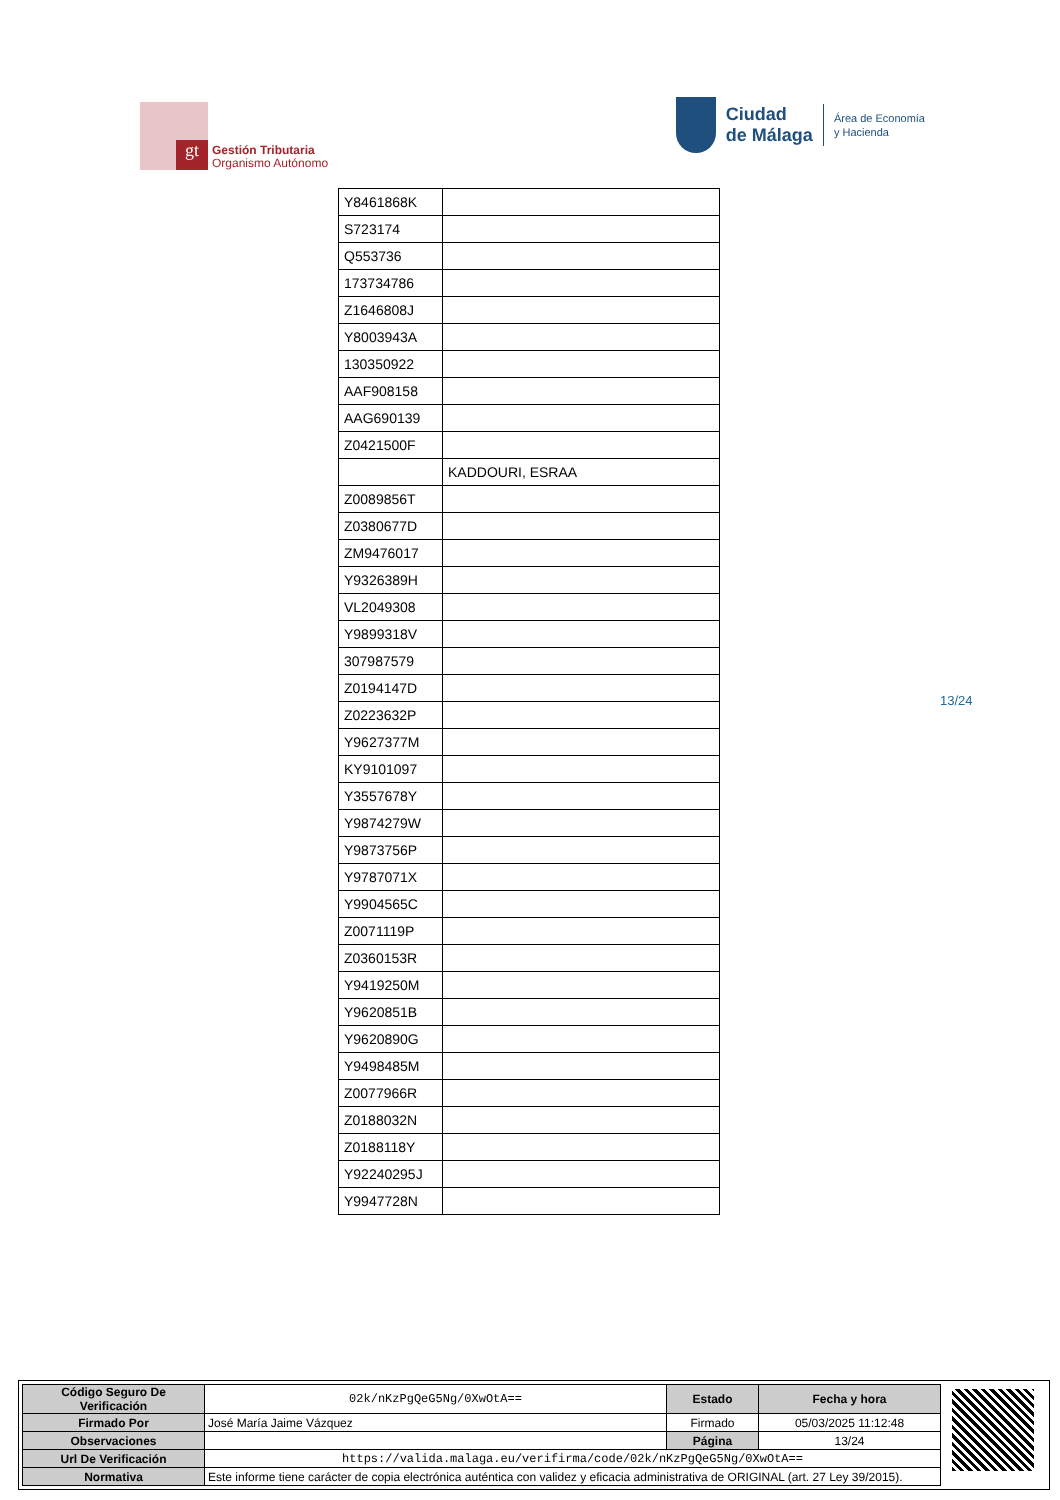gt
Gestión Tributaria
Organismo Autónomo
Ciudad
de Málaga
Área de Economía
y Hacienda
| Y8461868K | |
| S723174 | |
| Q553736 | |
| 173734786 | |
| Z1646808J | |
| Y8003943A | |
| 130350922 | |
| AAF908158 | |
| AAG690139 | |
| Z0421500F | |
| | KADDOURI, ESRAA |
| Z0089856T | |
| Z0380677D | |
| ZM9476017 | |
| Y9326389H | |
| VL2049308 | |
| Y9899318V | |
| 307987579 | |
| Z0194147D | |
| Z0223632P | |
| Y9627377M | |
| KY9101097 | |
| Y3557678Y | |
| Y9874279W | |
| Y9873756P | |
| Y9787071X | |
| Y9904565C | |
| Z0071119P | |
| Z0360153R | |
| Y9419250M | |
| Y9620851B | |
| Y9620890G | |
| Y9498485M | |
| Z0077966R | |
| Z0188032N | |
| Z0188118Y | |
| Y92240295J | |
| Y9947728N | |
13/24
| Código Seguro De Verificación | 02k/nKzPgQeG5Ng/0XwOtA== | Estado | Fecha y hora |
| Firmado Por | José María Jaime Vázquez | Firmado | 05/03/2025 11:12:48 |
| Observaciones | | Página | 13/24 |
| Url De Verificación | https://valida.malaga.eu/verifirma/code/02k/nKzPgQeG5Ng/0XwOtA== | | |
| Normativa | Este informe tiene carácter de copia electrónica auténtica con validez y eficacia administrativa de ORIGINAL (art. 27 Ley 39/2015). | | |